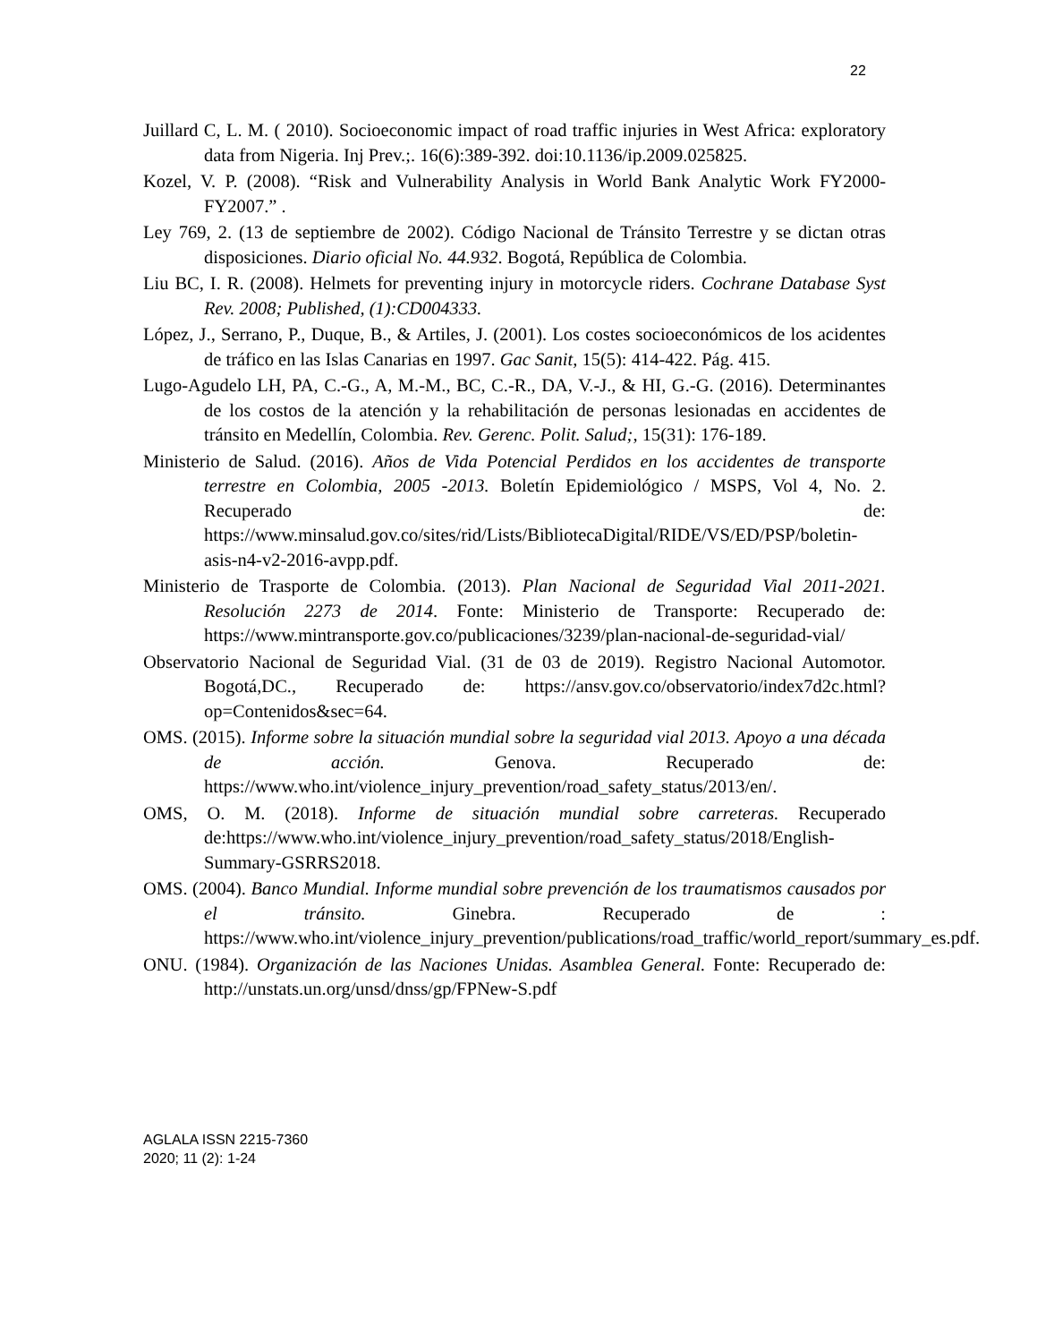22
Juillard C, L. M. ( 2010). Socioeconomic impact of road traffic injuries in West Africa: exploratory data from Nigeria. Inj Prev.;. 16(6):389-392. doi:10.1136/ip.2009.025825.
Kozel, V. P. (2008). “Risk and Vulnerability Analysis in World Bank Analytic Work FY2000-FY2007.” .
Ley 769, 2. (13 de septiembre de 2002). Código Nacional de Tránsito Terrestre y se dictan otras disposiciones. Diario oficial No. 44.932. Bogotá, República de Colombia.
Liu BC, I. R. (2008). Helmets for preventing injury in motorcycle riders. Cochrane Database Syst Rev. 2008; Published, (1):CD004333.
López, J., Serrano, P., Duque, B., & Artiles, J. (2001). Los costes socioeconómicos de los acidentes de tráfico en las Islas Canarias en 1997. Gac Sanit, 15(5): 414-422. Pág. 415.
Lugo-Agudelo LH, PA, C.-G., A, M.-M., BC, C.-R., DA, V.-J., & HI, G.-G. (2016). Determinantes de los costos de la atención y la rehabilitación de personas lesionadas en accidentes de tránsito en Medellín, Colombia. Rev. Gerenc. Polit. Salud;, 15(31): 176-189.
Ministerio de Salud. (2016). Años de Vida Potencial Perdidos en los accidentes de transporte terrestre en Colombia, 2005 -2013. Boletín Epidemiológico / MSPS, Vol 4, No. 2. Recuperado de: https://www.minsalud.gov.co/sites/rid/Lists/BibliotecaDigital/RIDE/VS/ED/PSP/boletin-asis-n4-v2-2016-avpp.pdf.
Ministerio de Trasporte de Colombia. (2013). Plan Nacional de Seguridad Vial 2011-2021. Resolución 2273 de 2014. Fonte: Ministerio de Transporte: Recuperado de: https://www.mintransporte.gov.co/publicaciones/3239/plan-nacional-de-seguridad-vial/
Observatorio Nacional de Seguridad Vial. (31 de 03 de 2019). Registro Nacional Automotor. Bogotá,DC., Recuperado de: https://ansv.gov.co/observatorio/index7d2c.html?op=Contenidos&sec=64.
OMS. (2015). Informe sobre la situación mundial sobre la seguridad vial 2013. Apoyo a una década de acción. Genova. Recuperado de: https://www.who.int/violence_injury_prevention/road_safety_status/2013/en/.
OMS, O. M. (2018). Informe de situación mundial sobre carreteras. Recuperado de:https://www.who.int/violence_injury_prevention/road_safety_status/2018/English-Summary-GSRRS2018.
OMS. (2004). Banco Mundial. Informe mundial sobre prevención de los traumatismos causados por el tránsito. Ginebra. Recuperado de : https://www.who.int/violence_injury_prevention/publications/road_traffic/world_report/summary_es.pdf.
ONU. (1984). Organización de las Naciones Unidas. Asamblea General. Fonte: Recuperado de: http://unstats.un.org/unsd/dnss/gp/FPNew-S.pdf
AGLALA ISSN 2215-7360
2020; 11 (2): 1-24